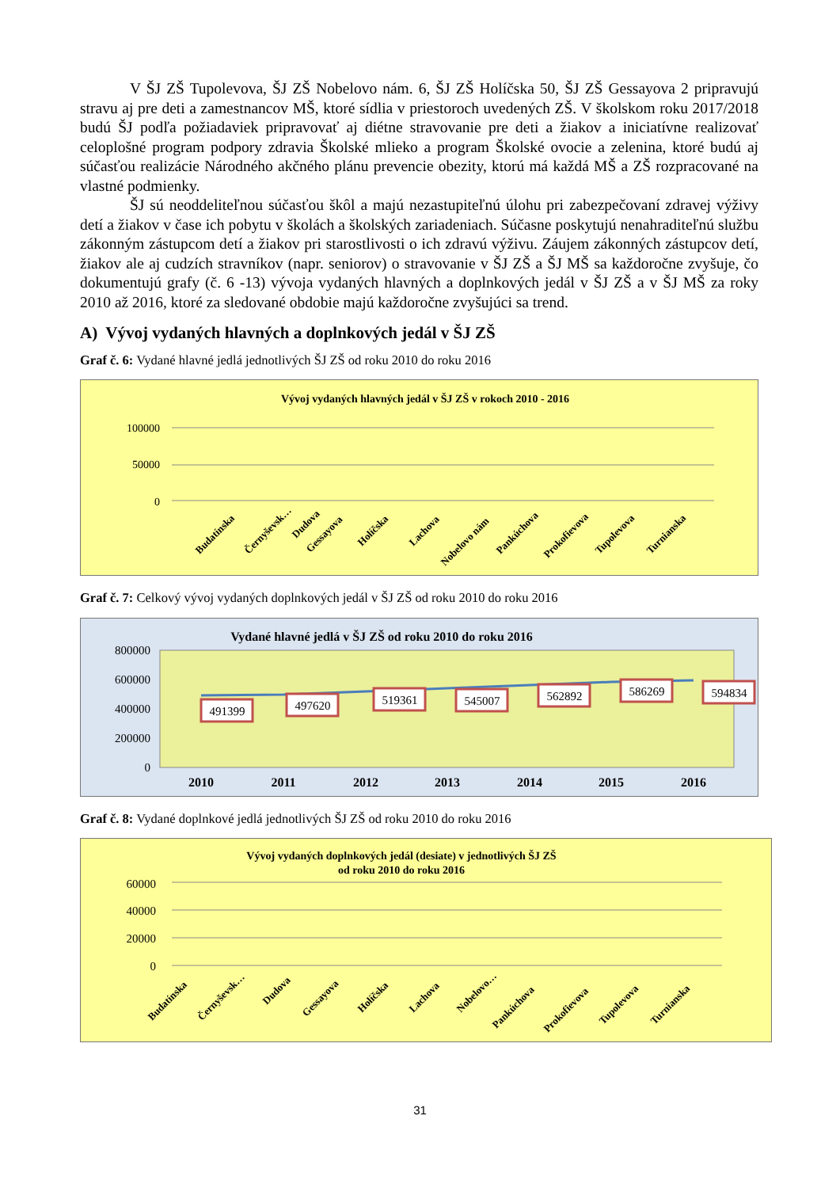V ŠJ ZŠ Tupolevova, ŠJ ZŠ Nobelovo nám. 6, ŠJ ZŠ Holíčska 50, ŠJ ZŠ Gessayova 2 pripravujú stravu aj pre deti a zamestnancov MŠ, ktoré sídlia v priestoroch uvedených ZŠ. V školskom roku 2017/2018 budú ŠJ podľa požiadaviek pripravovať aj diétne stravovanie pre deti a žiakov a iniciatívne realizovať celoplošné program podpory zdravia Školské mlieko a program Školské ovocie a zelenina, ktoré budú aj súčasťou realizácie Národného akčného plánu prevencie obezity, ktorú má každá MŠ a ZŠ rozpracované na vlastné podmienky.
ŠJ sú neoddeliteľnou súčasťou škôl a majú nezastupiteľnú úlohu pri zabezpečovaní zdravej výživy detí a žiakov v čase ich pobytu v školách a školských zariadeniach. Súčasne poskytujú nenahraditeľnú službu zákonným zástupcom detí a žiakov pri starostlivosti o ich zdravú výživu. Záujem zákonných zástupcov detí, žiakov ale aj cudzích stravníkov (napr. seniorov) o stravovanie v ŠJ ZŠ a ŠJ MŠ sa každoročne zvyšuje, čo dokumentujú grafy (č. 6 -13) vývoja vydaných hlavných a doplnkových jedál v ŠJ ZŠ a v ŠJ MŠ za roky 2010 až 2016, ktoré za sledované obdobie majú každoročne zvyšujúci sa trend.
A) Vývoj vydaných hlavných a doplnkových jedál v ŠJ ZŠ
Graf č. 6: Vydané hlavné jedlá jednotlivých ŠJ ZŠ od roku 2010 do roku 2016
Vývoj vydaných hlavných jedál v ŠJ ZŠ v rokoch 2010 - 2016
100000
50000
0
Budatínska
Černyševsk…
Dudova
Gessayova
Holíčska
Lachova
Nobelovo nám
Pankúchova
Prokofievova
Tupolevova
Turnianska
Graf č. 7: Celkový vývoj vydaných doplnkových jedál v ŠJ ZŠ od roku 2010 do roku 2016
Vydané hlavné jedlá v ŠJ ZŠ od roku 2010 do roku 2016
800000
600000
400000
200000
0
491399
497620
519361
545007
562892
586269
594834
2010
2011
2012
2013
2014
2015
2016
Graf č. 8: Vydané doplnkové jedlá jednotlivých ŠJ ZŠ od roku 2010 do roku 2016
Vývoj vydaných doplnkových jedál (desiate) v jednotlivých ŠJ ZŠ
od roku 2010 do roku 2016
60000
40000
20000
0
Budatínska
Černyševsk…
Dudova
Gessayova
Holíčska
Lachova
Nobelovo…
Pankúchova
Prokofievova
Tupolevova
Turnianska
31